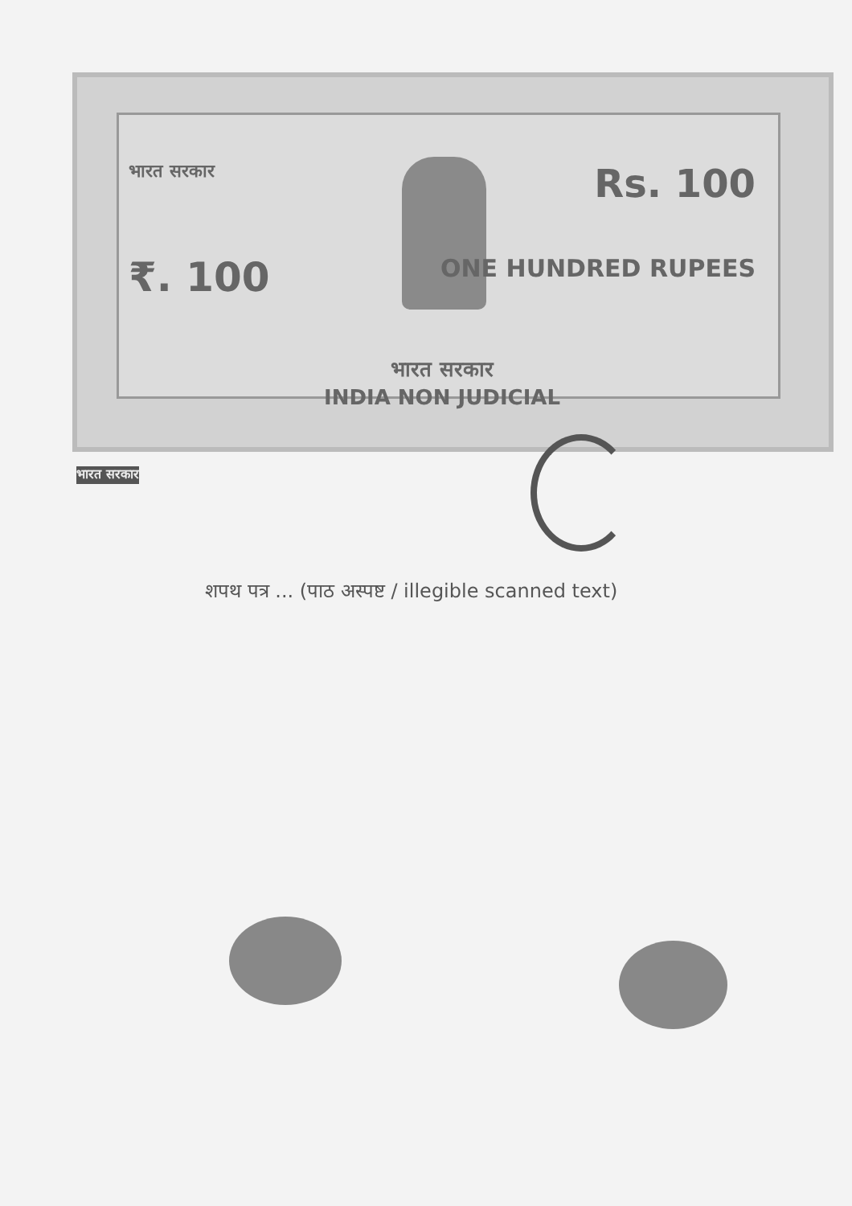भारत सरकार
भारत सरकार Rs. 100
₹. 100 ONE HUNDRED RUPEES
भारत सरकार
INDIA NON JUDICIAL
शपथ पत्र ... (पाठ अस्पष्ट / illegible scanned text)